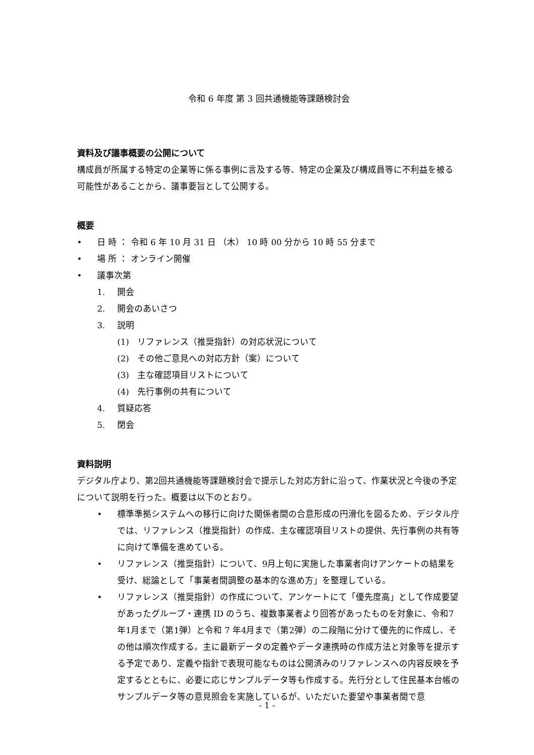令和 6 年度 第 3 回共通機能等課題検討会
資料及び議事概要の公開について
構成員が所属する特定の企業等に係る事例に言及する等、特定の企業及び構成員等に不利益を被る可能性があることから、議事要旨として公開する。
概要
• 日 時 ： 令和 6 年 10 月 31 日 （木） 10 時 00 分から 10 時 55 分まで
• 場 所 ： オンライン開催
• 議事次第
1. 開会
2. 開会のあいさつ
3. 説明
(1) リファレンス（推奨指針）の対応状況について
(2) その他ご意見への対応方針（案）について
(3) 主な確認項目リストについて
(4) 先行事例の共有について
4. 質疑応答
5. 閉会
資料説明
デジタル庁より、第2回共通機能等課題検討会で提示した対応方針に沿って、作業状況と今後の予定について説明を行った。概要は以下のとおり。
• 標準準拠システムへの移行に向けた関係者間の合意形成の円滑化を図るため、デジタル庁では、リファレンス（推奨指針）の作成、主な確認項目リストの提供、先行事例の共有等に向けて準備を進めている。
• リファレンス（推奨指針）について、9月上旬に実施した事業者向けアンケートの結果を受け、総論として「事業者間調整の基本的な進め方」を整理している。
• リファレンス（推奨指針）の作成について、アンケートにて「優先度高」として作成要望があったグループ・連携 ID のうち、複数事業者より回答があったものを対象に、令和7年1月まで（第1弾）と令和 7 年4月まで（第2弾）の二段階に分けて優先的に作成し、その他は順次作成する。主に最新データの定義やデータ連携時の作成方法と対象等を提示する予定であり、定義や指針で表現可能なものは公開済みのリファレンスへの内容反映を予定するとともに、必要に応じサンプルデータ等も作成する。先行分として住民基本台帳のサンプルデータ等の意見照会を実施しているが、いただいた要望や事業者間で意
- 1 -